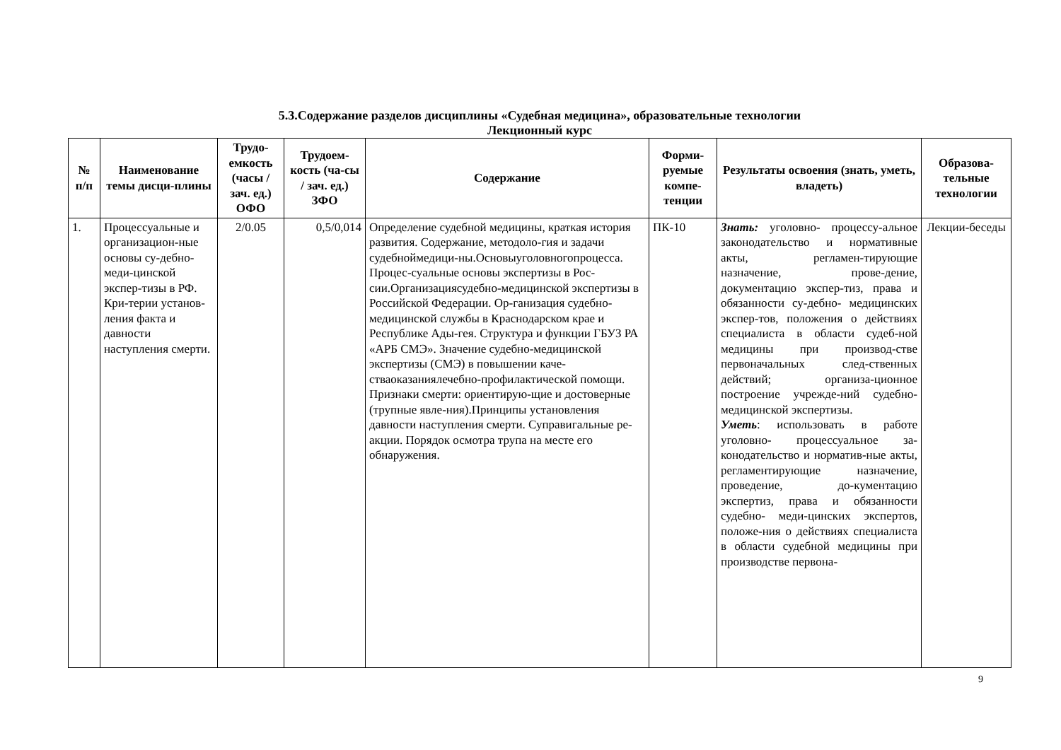5.3.Содержание разделов дисциплины «Судебная медицина», образовательные технологии
Лекционный курс
| № п/п | Наименование темы дисци-плины | Трудо-емкость (часы / зач. ед.) ОФО | Трудоем-кость (ча-сы / зач. ед.) ЗФО | Содержание | Форми-руемые компе-тенции | Результаты освоения (знать, уметь, владеть) | Образова-тельные технологии |
| --- | --- | --- | --- | --- | --- | --- | --- |
| 1. | Процессуальные и организацион-ные основы су-дебно- меди-цинской экспер-тизы в РФ. Кри-терии установ-ления факта и давности наступления смерти. | 2/0.05 | 0,5/0,014 | Определение судебной медицины, краткая история развития. Содержание, методоло-гия и задачи судебноймедици-ны.Основыуголовногопроцесса. Процес-суальные основы экспертизы в Рос-сии.Организациясудебно-медицинской экспертизы в Российской Федерации. Ор-ганизация судебно- медицинской службы в Краснодарском крае и Республике Ады-гея. Структура и функции ГБУЗ РА «АРБ СМЭ». Значение судебно-медицинской экспертизы (СМЭ) в повышении каче-стваоказаниялечебно-профилактической помощи. Признаки смерти: ориентирую-щие и достоверные (трупные явле-ния).Принципы установления давности наступления смерти. Суправигальные ре-акции. Порядок осмотра трупа на месте его обнаружения. | ПК-10 | Знать: уголовно- процессу-альное законодательство и нормативные акты, регламен-тирующие назначение, прове-дение, документацию экспер-тиз, права и обязанности су-дебно- медицинских экспер-тов, положения о действиях специалиста в области судеб-ной медицины при производ-стве первоначальных след-ственных действий; организа-ционное построение учрежде-ний судебно-медицинской экспертизы. Уметь : использовать в работе уголовно- процессуальное за-конодательство и норматив-ные акты, регламентирующие назначение, проведение, до-кументацию экспертиз, права и обязанности судебно- меди-цинских экспертов, положе-ния о действиях специалиста в области судебной медицины при производстве первона- | Лекции-беседы |
9